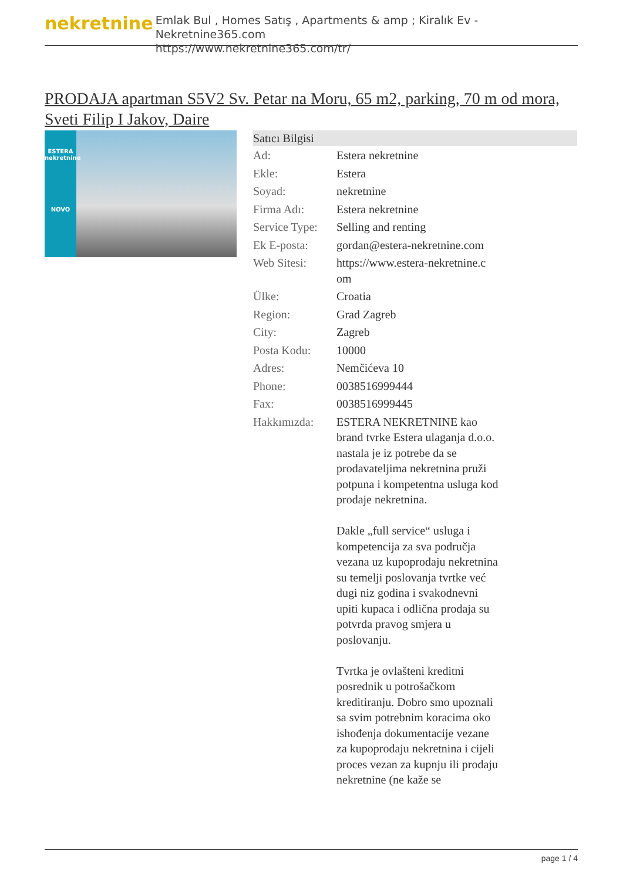nekretnine
Emlak Bul , Homes Satış , Apartments & amp ; Kiralık Ev - Nekretnine365.com
https://www.nekretnine365.com/tr/
PRODAJA apartman S5V2 Sv. Petar na Moru, 65 m2, parking, 70 m od mora, Sveti Filip I Jakov, Daire
ESTERA
nekretnine
NOVO
Satıcı Bilgisi
| Ad: | Estera nekretnine |
| Ekle: | Estera |
| Soyad: | nekretnine |
| Firma Adı: | Estera nekretnine |
| Service Type: | Selling and renting |
| Ek E-posta: | gordan@estera-nekretnine.com |
| Web Sitesi: | https://www.estera-nekretnine.c om |
| Ülke: | Croatia |
| Region: | Grad Zagreb |
| City: | Zagreb |
| Posta Kodu: | 10000 |
| Adres: | Nemčićeva 10 |
| Phone: | 0038516999444 |
| Fax: | 0038516999445 |
| Hakkımızda: | ESTERA NEKRETNINE kao brand tvrke Estera ulaganja d.o.o. nastala je iz potrebe da se prodavateljima nekretnina pruži potpuna i kompetentna usluga kod prodaje nekretnina. Dakle „full service“ usluga i kompetencija za sva područja vezana uz kupoprodaju nekretnina su temelji poslovanja tvrtke već dugi niz godina i svakodnevni upiti kupaca i odlična prodaja su potvrda pravog smjera u poslovanju. Tvrtka je ovlašteni kreditni posrednik u potrošačkom kreditiranju. Dobro smo upoznali sa svim potrebnim koracima oko ishođenja dokumentacije vezane za kupoprodaju nekretnina i cijeli proces vezan za kupnju ili prodaju nekretnine (ne kaže se |
page 1 / 4